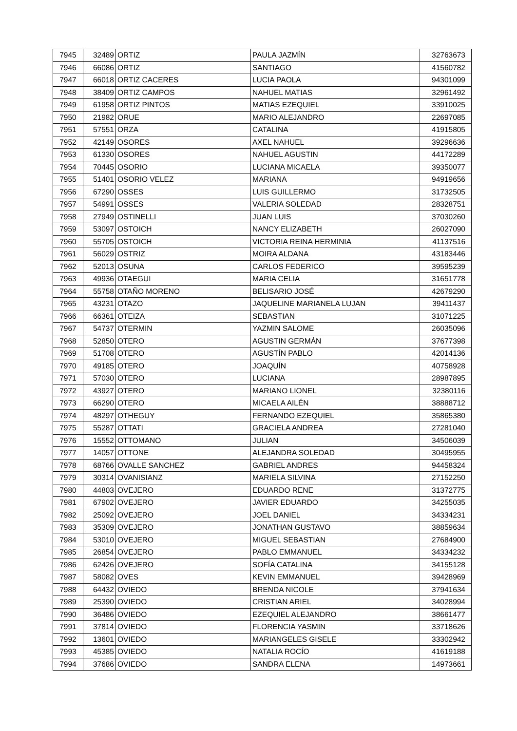| 7945 | 32489 | ORTIZ | PAULA JAZMÍN | 32763673 |
| 7946 | 66086 | ORTIZ | SANTIAGO | 41560782 |
| 7947 | 66018 | ORTIZ CACERES | LUCIA PAOLA | 94301099 |
| 7948 | 38409 | ORTIZ CAMPOS | NAHUEL MATIAS | 32961492 |
| 7949 | 61958 | ORTIZ PINTOS | MATIAS EZEQUIEL | 33910025 |
| 7950 | 21982 | ORUE | MARIO ALEJANDRO | 22697085 |
| 7951 | 57551 | ORZA | CATALINA | 41915805 |
| 7952 | 42149 | OSORES | AXEL NAHUEL | 39296636 |
| 7953 | 61330 | OSORES | NAHUEL AGUSTIN | 44172289 |
| 7954 | 70445 | OSORIO | LUCIANA MICAELA | 39350077 |
| 7955 | 51401 | OSORIO VELEZ | MARIANA | 94919656 |
| 7956 | 67290 | OSSES | LUIS GUILLERMO | 31732505 |
| 7957 | 54991 | OSSES | VALERIA SOLEDAD | 28328751 |
| 7958 | 27949 | OSTINELLI | JUAN LUIS | 37030260 |
| 7959 | 53097 | OSTOICH | NANCY ELIZABETH | 26027090 |
| 7960 | 55705 | OSTOICH | VICTORIA REINA HERMINIA | 41137516 |
| 7961 | 56029 | OSTRIZ | MOIRA ALDANA | 43183446 |
| 7962 | 52013 | OSUNA | CARLOS FEDERICO | 39595239 |
| 7963 | 49936 | OTAEGUI | MARIA CELIA | 31651778 |
| 7964 | 55758 | OTAÑO MORENO | BELISARIO JOSÉ | 42679290 |
| 7965 | 43231 | OTAZO | JAQUELINE MARIANELA LUJAN | 39411437 |
| 7966 | 66361 | OTEIZA | SEBASTIAN | 31071225 |
| 7967 | 54737 | OTERMIN | YAZMIN SALOME | 26035096 |
| 7968 | 52850 | OTERO | AGUSTIN GERMÁN | 37677398 |
| 7969 | 51708 | OTERO | AGUSTÍN PABLO | 42014136 |
| 7970 | 49185 | OTERO | JOAQUÍN | 40758928 |
| 7971 | 57030 | OTERO | LUCIANA | 28987895 |
| 7972 | 43927 | OTERO | MARIANO LIONEL | 32380116 |
| 7973 | 66290 | OTERO | MICAELA AILÉN | 38888712 |
| 7974 | 48297 | OTHEGUY | FERNANDO EZEQUIEL | 35865380 |
| 7975 | 55287 | OTTATI | GRACIELA ANDREA | 27281040 |
| 7976 | 15552 | OTTOMANO | JULIAN | 34506039 |
| 7977 | 14057 | OTTONE | ALEJANDRA SOLEDAD | 30495955 |
| 7978 | 68766 | OVALLE SANCHEZ | GABRIEL ANDRES | 94458324 |
| 7979 | 30314 | OVANISIANZ | MARIELA SILVINA | 27152250 |
| 7980 | 44803 | OVEJERO | EDUARDO RENE | 31372775 |
| 7981 | 67902 | OVEJERO | JAVIER EDUARDO | 34255035 |
| 7982 | 25092 | OVEJERO | JOEL DANIEL | 34334231 |
| 7983 | 35309 | OVEJERO | JONATHAN GUSTAVO | 38859634 |
| 7984 | 53010 | OVEJERO | MIGUEL SEBASTIAN | 27684900 |
| 7985 | 26854 | OVEJERO | PABLO EMMANUEL | 34334232 |
| 7986 | 62426 | OVEJERO | SOFÍA CATALINA | 34155128 |
| 7987 | 58082 | OVES | KEVIN EMMANUEL | 39428969 |
| 7988 | 64432 | OVIEDO | BRENDA NICOLE | 37941634 |
| 7989 | 25390 | OVIEDO | CRISTIAN ARIEL | 34028994 |
| 7990 | 36486 | OVIEDO | EZEQUIEL ALEJANDRO | 38661477 |
| 7991 | 37814 | OVIEDO | FLORENCIA YASMIN | 33718626 |
| 7992 | 13601 | OVIEDO | MARIANGELES GISELE | 33302942 |
| 7993 | 45385 | OVIEDO | NATALIA ROCÍO | 41619188 |
| 7994 | 37686 | OVIEDO | SANDRA ELENA | 14973661 |